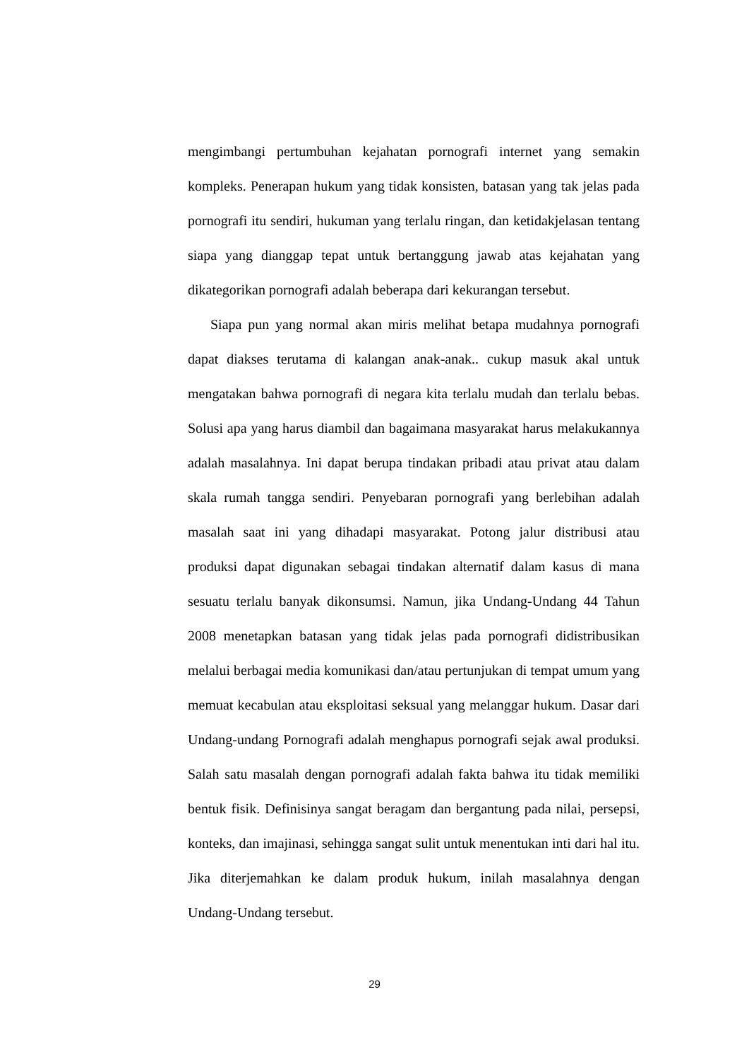mengimbangi pertumbuhan kejahatan pornografi internet yang semakin kompleks. Penerapan hukum yang tidak konsisten, batasan yang tak jelas pada pornografi itu sendiri, hukuman yang terlalu ringan, dan ketidakjelasan tentang siapa yang dianggap tepat untuk bertanggung jawab atas kejahatan yang dikategorikan pornografi adalah beberapa dari kekurangan tersebut.
Siapa pun yang normal akan miris melihat betapa mudahnya pornografi dapat diakses terutama di kalangan anak-anak.. cukup masuk akal untuk mengatakan bahwa pornografi di negara kita terlalu mudah dan terlalu bebas. Solusi apa yang harus diambil dan bagaimana masyarakat harus melakukannya adalah masalahnya. Ini dapat berupa tindakan pribadi atau privat atau dalam skala rumah tangga sendiri. Penyebaran pornografi yang berlebihan adalah masalah saat ini yang dihadapi masyarakat. Potong jalur distribusi atau produksi dapat digunakan sebagai tindakan alternatif dalam kasus di mana sesuatu terlalu banyak dikonsumsi. Namun, jika Undang-Undang 44 Tahun 2008 menetapkan batasan yang tidak jelas pada pornografi didistribusikan melalui berbagai media komunikasi dan/atau pertunjukan di tempat umum yang memuat kecabulan atau eksploitasi seksual yang melanggar hukum. Dasar dari Undang-undang Pornografi adalah menghapus pornografi sejak awal produksi. Salah satu masalah dengan pornografi adalah fakta bahwa itu tidak memiliki bentuk fisik. Definisinya sangat beragam dan bergantung pada nilai, persepsi, konteks, dan imajinasi, sehingga sangat sulit untuk menentukan inti dari hal itu. Jika diterjemahkan ke dalam produk hukum, inilah masalahnya dengan Undang-Undang tersebut.
29